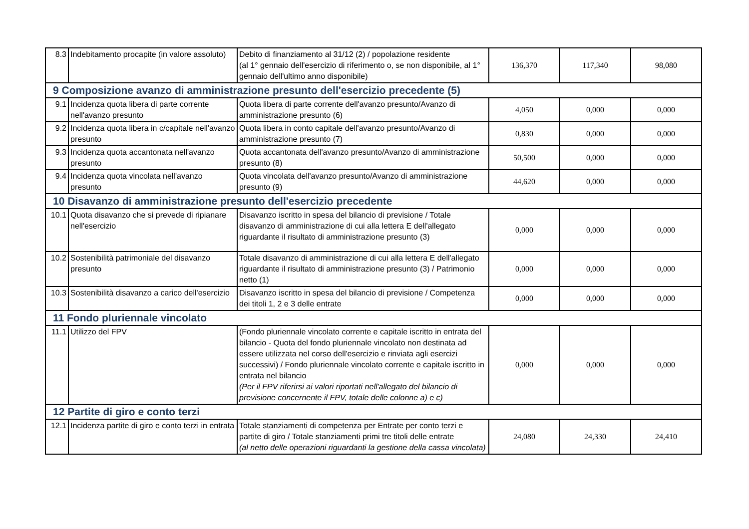| 8.3 | Indebitamento procapite (in valore assoluto) | Debito di finanziamento al 31/12 (2) / popolazione residente (al 1° gennaio dell'esercizio di riferimento o, se non disponibile, al 1° gennaio dell'ultimo anno disponibile) | 136,370 | 117,340 | 98,080 |
| 9 Composizione avanzo di amministrazione presunto dell'esercizio precedente (5) | | | | | |
| 9.1 | Incidenza quota libera di parte corrente nell'avanzo presunto | Quota libera di parte corrente dell'avanzo presunto/Avanzo di amministrazione presunto (6) | 4,050 | 0,000 | 0,000 |
| 9.2 | Incidenza quota libera in c/capitale nell'avanzo presunto | Quota libera in conto capitale dell'avanzo presunto/Avanzo di amministrazione presunto (7) | 0,830 | 0,000 | 0,000 |
| 9.3 | Incidenza quota accantonata nell'avanzo presunto | Quota accantonata dell'avanzo presunto/Avanzo di amministrazione presunto (8) | 50,500 | 0,000 | 0,000 |
| 9.4 | Incidenza quota vincolata nell'avanzo presunto | Quota vincolata dell'avanzo presunto/Avanzo di amministrazione presunto (9) | 44,620 | 0,000 | 0,000 |
| 10 Disavanzo di amministrazione presunto dell'esercizio precedente | | | | | |
| 10.1 | Quota disavanzo che si prevede di ripianare nell'esercizio | Disavanzo iscritto in spesa del bilancio di previsione / Totale disavanzo di amministrazione di cui alla lettera E dell'allegato riguardante il risultato di amministrazione presunto (3) | 0,000 | 0,000 | 0,000 |
| 10.2 | Sostenibilità patrimoniale del disavanzo presunto | Totale disavanzo di amministrazione di cui alla lettera E dell'allegato riguardante il risultato di amministrazione presunto (3) / Patrimonio netto (1) | 0,000 | 0,000 | 0,000 |
| 10.3 | Sostenibilità disavanzo a carico dell'esercizio | Disavanzo iscritto in spesa del bilancio di previsione / Competenza dei titoli 1, 2 e 3 delle entrate | 0,000 | 0,000 | 0,000 |
| 11 Fondo pluriennale vincolato | | | | | |
| 11.1 | Utilizzo del FPV | (Fondo pluriennale vincolato corrente e capitale iscritto in entrata del bilancio - Quota del fondo pluriennale vincolato non destinata ad essere utilizzata nel corso dell'esercizio e rinviata agli esercizi successivi) / Fondo pluriennale vincolato corrente e capitale iscritto in entrata nel bilancio (Per il FPV riferirsi ai valori riportati nell'allegato del bilancio di previsione concernente il FPV, totale delle colonne a) e c) | 0,000 | 0,000 | 0,000 |
| 12 Partite di giro e conto terzi | | | | | |
| 12.1 | Incidenza partite di giro e conto terzi in entrata | Totale stanziamenti di competenza per Entrate per conto terzi e partite di giro / Totale stanziamenti primi tre titoli delle entrate (al netto delle operazioni riguardanti la gestione della cassa vincolata) | 24,080 | 24,330 | 24,410 |